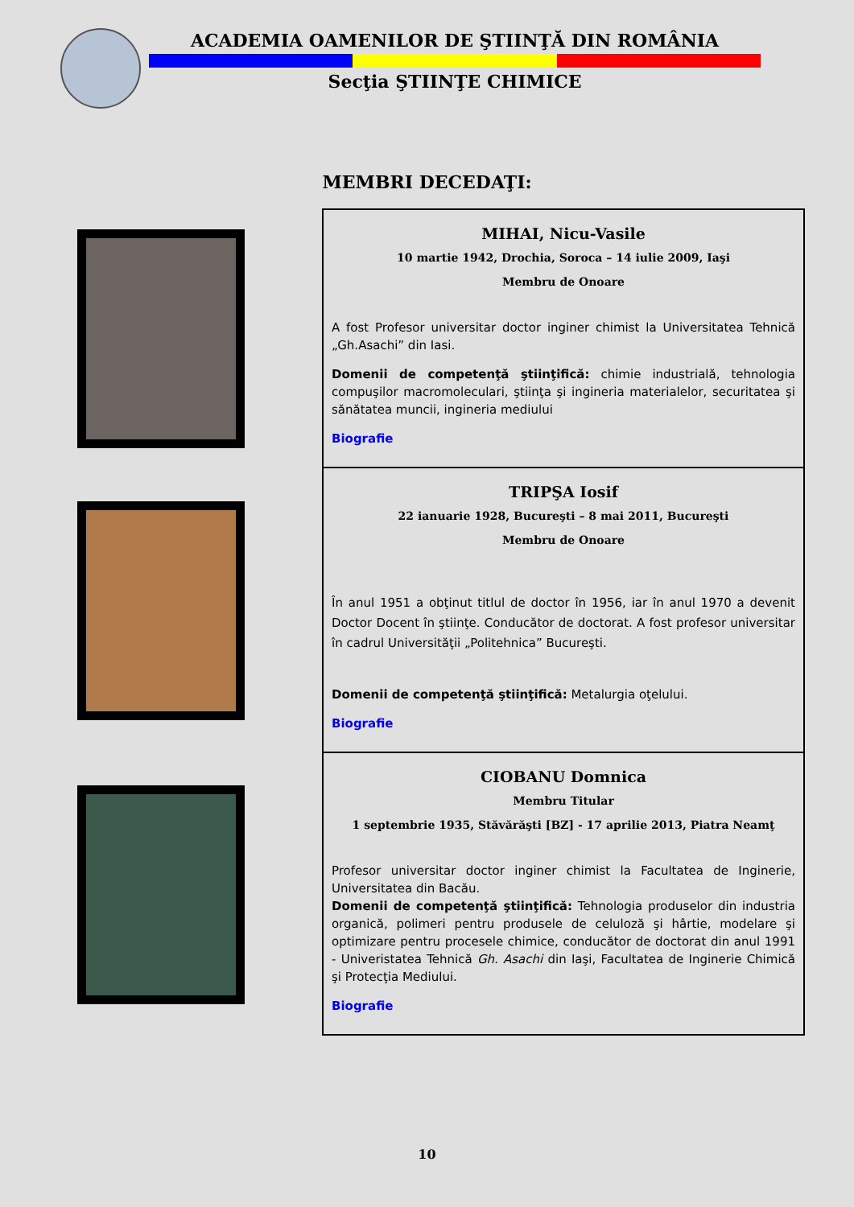ACADEMIA OAMENILOR DE ŞTIINŢĂ DIN ROMÂNIA
Secţia ŞTIINŢE CHIMICE
MEMBRI DECEDAŢI:
| MIHAI, Nicu-Vasile 10 martie 1942, Drochia, Soroca – 14 iulie 2009, Iaşi Membru de Onoare A fost Profesor universitar doctor inginer chimist la Universitatea Tehnică „Gh.Asachi” din Iasi. Domenii de competenţă ştiinţifică: chimie industrială, tehnologia compuşilor macromoleculari, ştiinţa şi ingineria materialelor, securitatea şi sănătatea muncii, ingineria mediului Biografie TRIPŞA Iosif 22 ianuarie 1928, Bucureşti – 8 mai 2011, Bucureşti Membru de Onoare În anul 1951 a obţinut titlul de doctor în 1956, iar în anul 1970 a devenit Doctor Docent în ştiinţe. Conducător de doctorat. A fost profesor universitar în cadrul Universităţii „Politehnica” Bucureşti. Domenii de competenţă ştiinţifică: Metalurgia oţelului. Biografie CIOBANU Domnica Membru Titular 1 septembrie 1935, Stăvărăşti [BZ] - 17 aprilie 2013, Piatra Neamţ Profesor universitar doctor inginer chimist la Facultatea de Inginerie, Universitatea din Bacău. Domenii de competenţă ştiinţifică: Tehnologia produselor din industria organică, polimeri pentru produsele de celuloză şi hârtie, modelare şi optimizare pentru procesele chimice, conducător de doctorat din anul 1991 - Univeristatea Tehnică Gh. Asachi din Iaşi, Facultatea de Inginerie Chimică şi Protecţia Mediului. Biografie |
10